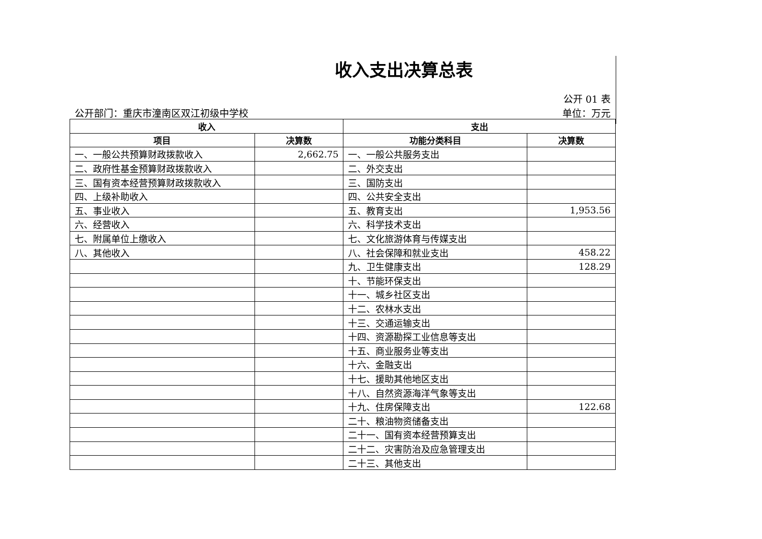收入支出决算总表
公开 01 表
公开部门：重庆市潼南区双江初级中学校 单位：万元
| 收入 | | 支出 | |
| --- | --- | --- | --- |
| 项目 | 决算数 | 功能分类科目 | 决算数 |
| 一、一般公共预算财政拨款收入 | 2,662.75 | 一、一般公共服务支出 | |
| 二、政府性基金预算财政拨款收入 | | 二、外交支出 | |
| 三、国有资本经营预算财政拨款收入 | | 三、国防支出 | |
| 四、上级补助收入 | | 四、公共安全支出 | |
| 五、事业收入 | | 五、教育支出 | 1,953.56 |
| 六、经营收入 | | 六、科学技术支出 | |
| 七、附属单位上缴收入 | | 七、文化旅游体育与传媒支出 | |
| 八、其他收入 | | 八、社会保障和就业支出 | 458.22 |
| | | 九、卫生健康支出 | 128.29 |
| | | 十、节能环保支出 | |
| | | 十一、城乡社区支出 | |
| | | 十二、农林水支出 | |
| | | 十三、交通运输支出 | |
| | | 十四、资源勘探工业信息等支出 | |
| | | 十五、商业服务业等支出 | |
| | | 十六、金融支出 | |
| | | 十七、援助其他地区支出 | |
| | | 十八、自然资源海洋气象等支出 | |
| | | 十九、住房保障支出 | 122.68 |
| | | 二十、粮油物资储备支出 | |
| | | 二十一、国有资本经营预算支出 | |
| | | 二十二、灾害防治及应急管理支出 | |
| | | 二十三、其他支出 | |